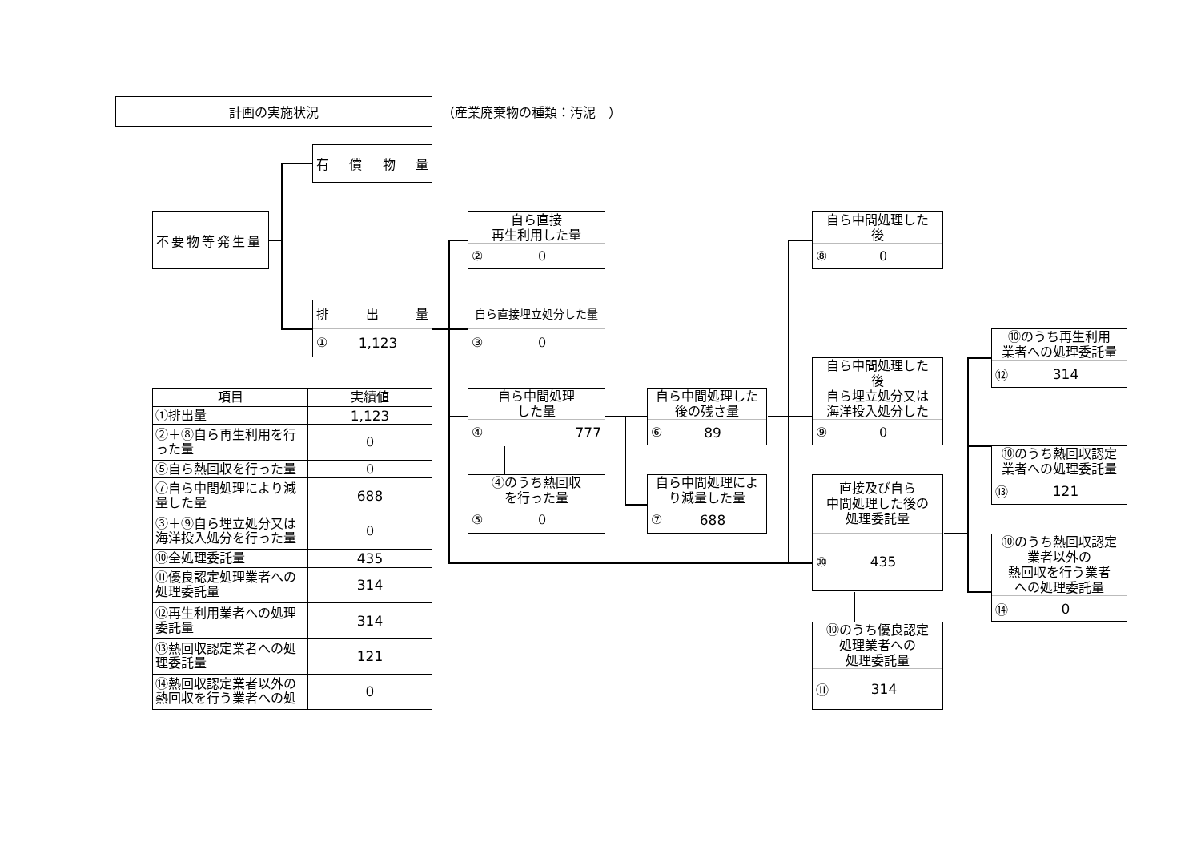計画の実施状況
（産業廃棄物の種類：汚泥　）
有 償 物 量
不要物等発生量
排 出 量
① 1,123
自ら直接
再生利用した量
② 0
自ら直接埋立処分した量
③ 0
自ら中間処理
した量
④ 777
④のうち熱回収
を行った量
⑤ 0
自ら中間処理した
後の残さ量
⑥ 89
自ら中間処理によ
り減量した量
⑦ 688
自ら中間処理した
後
⑧ 0
自ら中間処理した
後
自ら埋立処分又は
海洋投入処分した
⑨ 0
直接及び自ら
中間処理した後の
処理委託量
⑩ 435
⑩のうち優良認定
処理業者への
処理委託量
⑪ 314
⑩のうち再生利用
業者への処理委託量
⑫ 314
⑩のうち熱回収認定
業者への処理委託量
⑬ 121
⑩のうち熱回収認定
業者以外の
熱回収を行う業者
への処理委託量
⑭ 0
| 項目 | 実績値 |
| --- | --- |
| ①排出量 | 1,123 |
| ②＋⑧自ら再生利用を行った量 | 0 |
| ⑤自ら熱回収を行った量 | 0 |
| ⑦自ら中間処理により減量した量 | 688 |
| ③＋⑨自ら埋立処分又は海洋投入処分を行った量 | 0 |
| ⑩全処理委託量 | 435 |
| ⑪優良認定処理業者への処理委託量 | 314 |
| ⑫再生利用業者への処理委託量 | 314 |
| ⑬熱回収認定業者への処理委託量 | 121 |
| ⑭熱回収認定業者以外の熱回収を行う業者への処 | 0 |